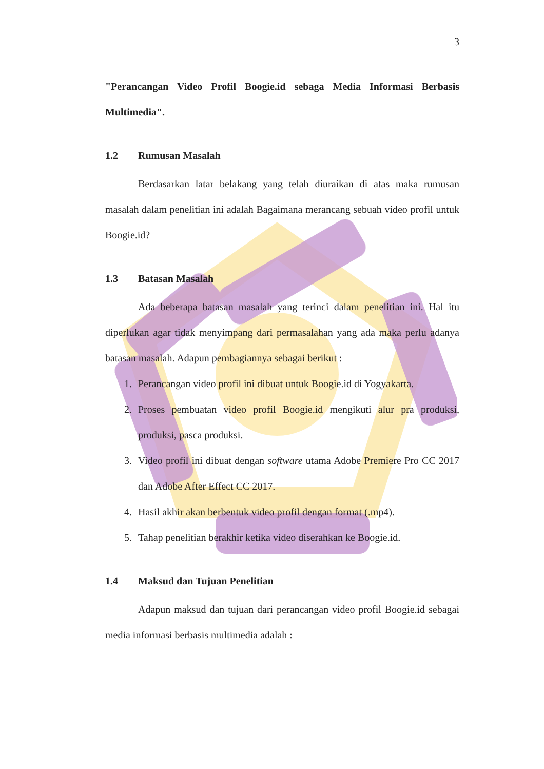3
"Perancangan Video Profil Boogie.id sebaga Media Informasi Berbasis Multimedia".
1.2 Rumusan Masalah
Berdasarkan latar belakang yang telah diuraikan di atas maka rumusan masalah dalam penelitian ini adalah Bagaimana merancang sebuah video profil untuk Boogie.id?
1.3 Batasan Masalah
Ada beberapa batasan masalah yang terinci dalam penelitian ini. Hal itu diperlukan agar tidak menyimpang dari permasalahan yang ada maka perlu adanya batasan masalah. Adapun pembagiannya sebagai berikut :
1. Perancangan video profil ini dibuat untuk Boogie.id di Yogyakarta.
2. Proses pembuatan video profil Boogie.id mengikuti alur pra produksi, produksi, pasca produksi.
3. Video profil ini dibuat dengan software utama Adobe Premiere Pro CC 2017 dan Adobe After Effect CC 2017.
4. Hasil akhir akan berbentuk video profil dengan format (.mp4).
5. Tahap penelitian berakhir ketika video diserahkan ke Boogie.id.
1.4 Maksud dan Tujuan Penelitian
Adapun maksud dan tujuan dari perancangan video profil Boogie.id sebagai media informasi berbasis multimedia adalah :